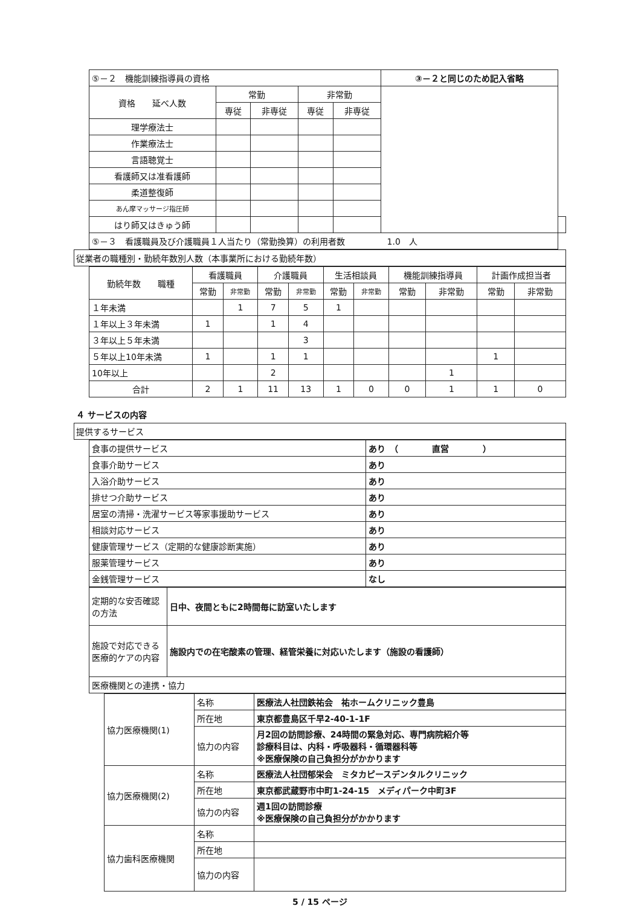| ⑤－２ 機能訓練指導員の資格 | | | | | ③－２と同じのため記入省略 | |
| 資格 延べ人数 | 常勤 | | 非常勤 | | | |
| | 専従 | 非専従 | 専従 | 非専従 | | |
| 理学療法士 | | | | | | |
| 作業療法士 | | | | | | |
| 言語聴覚士 | | | | | | |
| 看護師又は准看護師 | | | | | | |
| 柔道整復師 | | | | | | |
| あん摩マッサージ指圧師 | | | | | | |
| はり師又はきゅう師 | | | | | | |
| ⑤－３ 看護職員及び介護職員１人当たり（常勤換算）の利用者数 1.0 人 | | | | | | |
従業者の職種別・勤続年数別人数（本事業所における勤続年数）
| 勤続年数 職種 | 看護職員 | | 介護職員 | | 生活相談員 | | 機能訓練指導員 | | 計画作成担当者 | |
| --- | --- | --- | --- | --- | --- | --- | --- | --- | --- | --- |
| | 常勤 | 非常勤 | 常勤 | 非常勤 | 常勤 | 非常勤 | 常勤 | 非常勤 | 常勤 | 非常勤 |
| １年未満 | | 1 | 7 | 5 | 1 | | | | | |
| １年以上３年未満 | 1 | | 1 | 4 | | | | | | |
| ３年以上５年未満 | | | | 3 | | | | | | |
| ５年以上10年未満 | 1 | | 1 | 1 | | | | | 1 | |
| 10年以上 | | | 2 | | | | | 1 | | |
| 合計 | 2 | 1 | 11 | 13 | 1 | 0 | 0 | 1 | 1 | 0 |
４ サービスの内容
提供するサービス
| 食事の提供サービス | あり （ 直営 ） |
| 食事介助サービス | あり |
| 入浴介助サービス | あり |
| 排せつ介助サービス | あり |
| 居室の清掃・洗濯サービス等家事援助サービス | あり |
| 相談対応サービス | あり |
| 健康管理サービス（定期的な健康診断実施） | あり |
| 服薬管理サービス | あり |
| 金銭管理サービス | なし |
| 定期的な安否確認の方法 | 日中、夜間ともに2時間毎に訪室いたします |
| 施設で対応できる医療的ケアの内容 | 施設内での在宅酸素の管理、経管栄養に対応いたします（施設の看護師） |
| 医療機関との連携・協力 | |
| 協力医療機関(1) | 名称 | 医療法人社団鉄祐会 祐ホームクリニック豊島 |
| | 所在地 | 東京都豊島区千早2-40-1-1F |
| | 協力の内容 | 月2回の訪問診療、24時間の緊急対応、専門病院紹介等 診療科目は、内科・呼吸器科・循環器科等 ※医療保険の自己負担分がかかります |
| 協力医療機関(2) | 名称 | 医療法人社団郁栄会 ミタカピースデンタルクリニック |
| | 所在地 | 東京都武蔵野市中町1-24-15 メディパーク中町3F |
| | 協力の内容 | 週1回の訪問診療 ※医療保険の自己負担分がかかります |
| 協力歯科医療機関 | 名称 | |
| | 所在地 | |
| | 協力の内容 | |
5 / 15 ページ